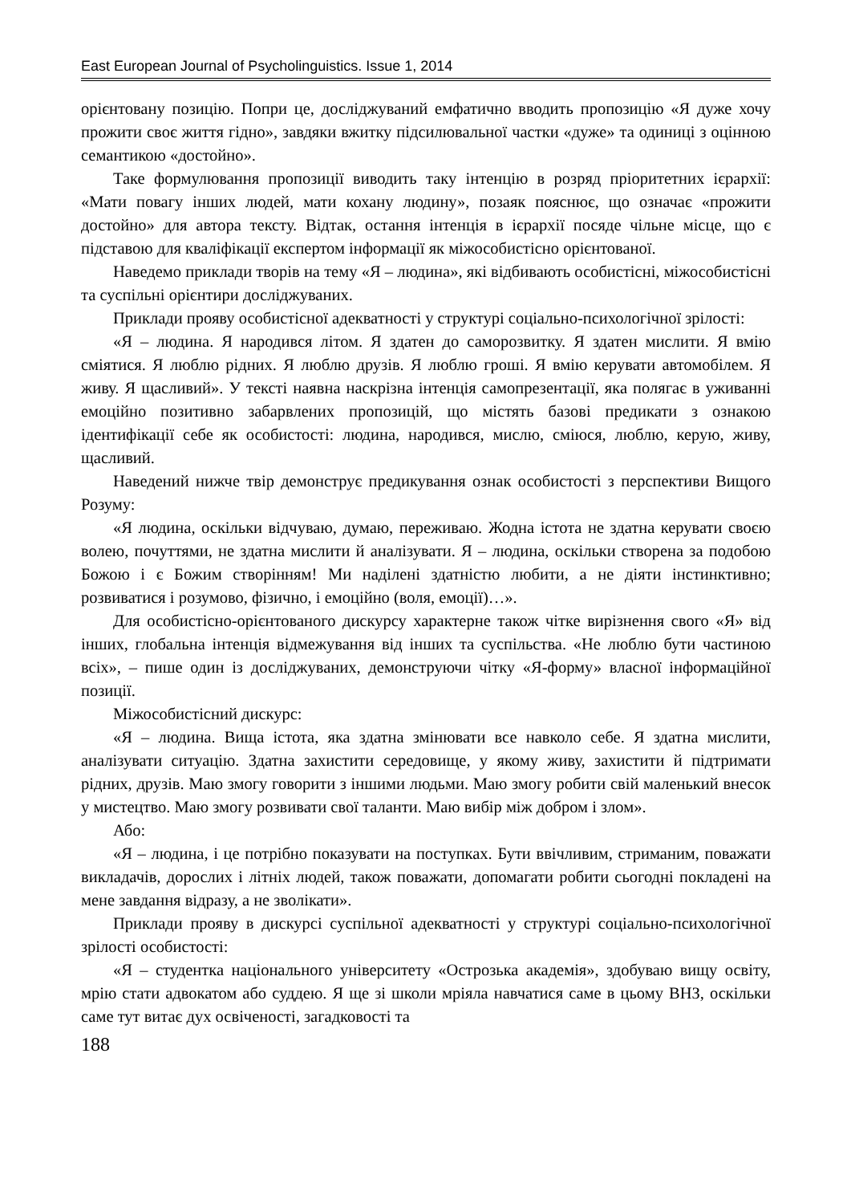East European Journal of Psycholinguistics. Issue 1, 2014
орієнтовану позицію. Попри це, досліджуваний емфатично вводить пропозицію «Я дуже хочу прожити своє життя гідно», завдяки вжитку підсилювальної частки «дуже» та одиниці з оцінною семантикою «достойно».
Таке формулювання пропозиції виводить таку інтенцію в розряд пріоритетних ієрархії: «Мати повагу інших людей, мати кохану людину», позаяк пояснює, що означає «прожити достойно» для автора тексту. Відтак, остання інтенція в ієрархії посяде чільне місце, що є підставою для кваліфікації експертом інформації як міжособистісно орієнтованої.
Наведемо приклади творів на тему «Я – людина», які відбивають особистісні, міжособистісні та суспільні орієнтири досліджуваних.
Приклади прояву особистісної адекватності у структурі соціально-психологічної зрілості:
«Я – людина. Я народився літом. Я здатен до саморозвитку. Я здатен мислити. Я вмію сміятися. Я люблю рідних. Я люблю друзів. Я люблю гроші. Я вмію керувати автомобілем. Я живу. Я щасливий». У тексті наявна наскрізна інтенція самопрезентації, яка полягає в уживанні емоційно позитивно забарвлених пропозицій, що містять базові предикати з ознакою ідентифікації себе як особистості: людина, народився, мислю, сміюся, люблю, керую, живу, щасливий.
Наведений нижче твір демонструє предикування ознак особистості з перспективи Вищого Розуму:
«Я людина, оскільки відчуваю, думаю, переживаю. Жодна істота не здатна керувати своєю волею, почуттями, не здатна мислити й аналізувати. Я – людина, оскільки створена за подобою Божою і є Божим створінням! Ми наділені здатністю любити, а не діяти інстинктивно; розвиватися і розумово, фізично, і емоційно (воля, емоції)…».
Для особистісно-орієнтованого дискурсу характерне також чітке вирізнення свого «Я» від інших, глобальна інтенція відмежування від інших та суспільства. «Не люблю бути частиною всіх», – пише один із досліджуваних, демонструючи чітку «Я-форму» власної інформаційної позиції.
Міжособистісний дискурс:
«Я – людина. Вища істота, яка здатна змінювати все навколо себе. Я здатна мислити, аналізувати ситуацію. Здатна захистити середовище, у якому живу, захистити й підтримати рідних, друзів. Маю змогу говорити з іншими людьми. Маю змогу робити свій маленький внесок у мистецтво. Маю змогу розвивати свої таланти. Маю вибір між добром і злом».
Або:
«Я – людина, і це потрібно показувати на поступках. Бути ввічливим, стриманим, поважати викладачів, дорослих і літніх людей, також поважати, допомагати робити сьогодні покладені на мене завдання відразу, а не зволікати».
Приклади прояву в дискурсі суспільної адекватності у структурі соціально-психологічної зрілості особистості:
«Я – студентка національного університету «Острозька академія», здобуваю вищу освіту, мрію стати адвокатом або суддею. Я ще зі школи мріяла навчатися саме в цьому ВНЗ, оскільки саме тут витає дух освіченості, загадковості та
188